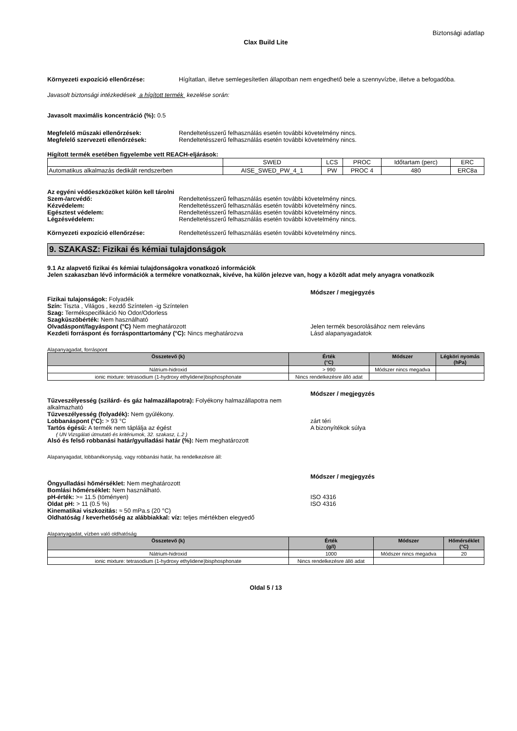Biztonsági adatlap
Clax Build Lite
Környezeti expozíció ellenőrzése: Hígítatlan, illetve semlegesítetlen állapotban nem engedhető bele a szennyvízbe, illetve a befogadóba.
Javasolt biztonsági intézkedések a hígított termék kezelése során:
Javasolt maximális koncentráció (%): 0.5
Megfelelő műszaki ellenőrzések: Rendeltetésszerű felhasználás esetén további követelmény nincs.
Megfelelő szervezeti ellenőrzések: Rendeltetésszerű felhasználás esetén további követelmény nincs.
Hígított termék esetében figyelembe vett REACH-eljárások:
| | SWED | LCS | PROC | Időtartam (perc) | ERC |
| Automatikus alkalmazás dedikált rendszerben | AISE_SWED_PW_4_1 | PW | PROC 4 | 480 | ERC8a |
Az egyéni védőeszközöket külön kell tárolni
Szem-/arcvédő: Rendeltetésszerű felhasználás esetén további követelmény nincs.
Kézvédelem: Rendeltetésszerű felhasználás esetén további követelmény nincs.
Egésztest védelem: Rendeltetésszerű felhasználás esetén további követelmény nincs.
Légzésvédelem: Rendeltetésszerű felhasználás esetén további követelmény nincs.
Környezeti expozíció ellenőrzése: Rendeltetésszerű felhasználás esetén további követelmény nincs.
9. SZAKASZ: Fizikai és kémiai tulajdonságok
9.1 Az alapvető fizikai és kémiai tulajdonságokra vonatkozó információk
Jelen szakaszban lévő információk a termékre vonatkoznak, kivéve, ha külön jelezve van, hogy a közölt adat mely anyagra vonatkozik
Módszer / megjegyzés
Fizikai tulajonságok: Folyadék
Szín: Tiszta , Világos , kezdő Színtelen -ig Színtelen
Szag: Termékspecifikáció No Odor/Odorless
Szagküszöbérték: Nem használható
Olvadáspont/fagyáspont (°C) Nem meghatározott Jelen termék besorolásához nem releváns
Kezdeti forráspont és forrásponttartomány (°C): Nincs meghatározva Lásd alapanyagadatok
Alapanyagadat, forráspont
| Összetevő (k) | Érték (°C) | Módszer | Légköri nyomás (hPa) |
| --- | --- | --- | --- |
| Nátrium-hidroxid | > 990 | Módszer nincs megadva | |
| ionic mixture: tetrasodium (1-hydroxy ethylidene)bisphosphonate | Nincs rendelkezésre álló adat | | |
Módszer / megjegyzés
Tűzveszélyesség (szilárd- és gáz halmazállapotra): Folyékony halmazállapotra nem alkalmazható
Tűzveszélyesség (folyadék): Nem gyúlékony.
Lobbanáspont (°C): > 93 °C zárt téri
Tartós égésű: A termék nem táplálja az égést A bizonyítékok súlya
( UN Vizsgálati útmutató és kritériumok, 32. szakasz, L.2 )
Alsó és felső robbanási határ/gyulladási határ (%): Nem meghatározott
Alapanyagadat, lobbanékonyság, vagy robbanási határ, ha rendelkezésre áll:
Módszer / megjegyzés
Öngyulladási hőmérséklet: Nem meghatározott
Bomlási hőmérséklet: Nem használható.
pH-érték: >= 11.5 (töményen) ISO 4316
Oldat pH: > 11 (0.5 %) ISO 4316
Kinematikai viszkozitás: ≈ 50 mPa.s (20 °C)
Oldhatóság / keverhetőség az alábbiakkal: víz: teljes mértékben elegyedő
Alapanyagadat, vízben való oldhatóság
| Összetevő (k) | Érték (g/l) | Módszer | Hőmérséklet (°C) |
| --- | --- | --- | --- |
| Nátrium-hidroxid | 1000 | Módszer nincs megadva | 20 |
| ionic mixture: tetrasodium (1-hydroxy ethylidene)bisphosphonate | Nincs rendelkezésre álló adat | | |
Oldal 5 / 13